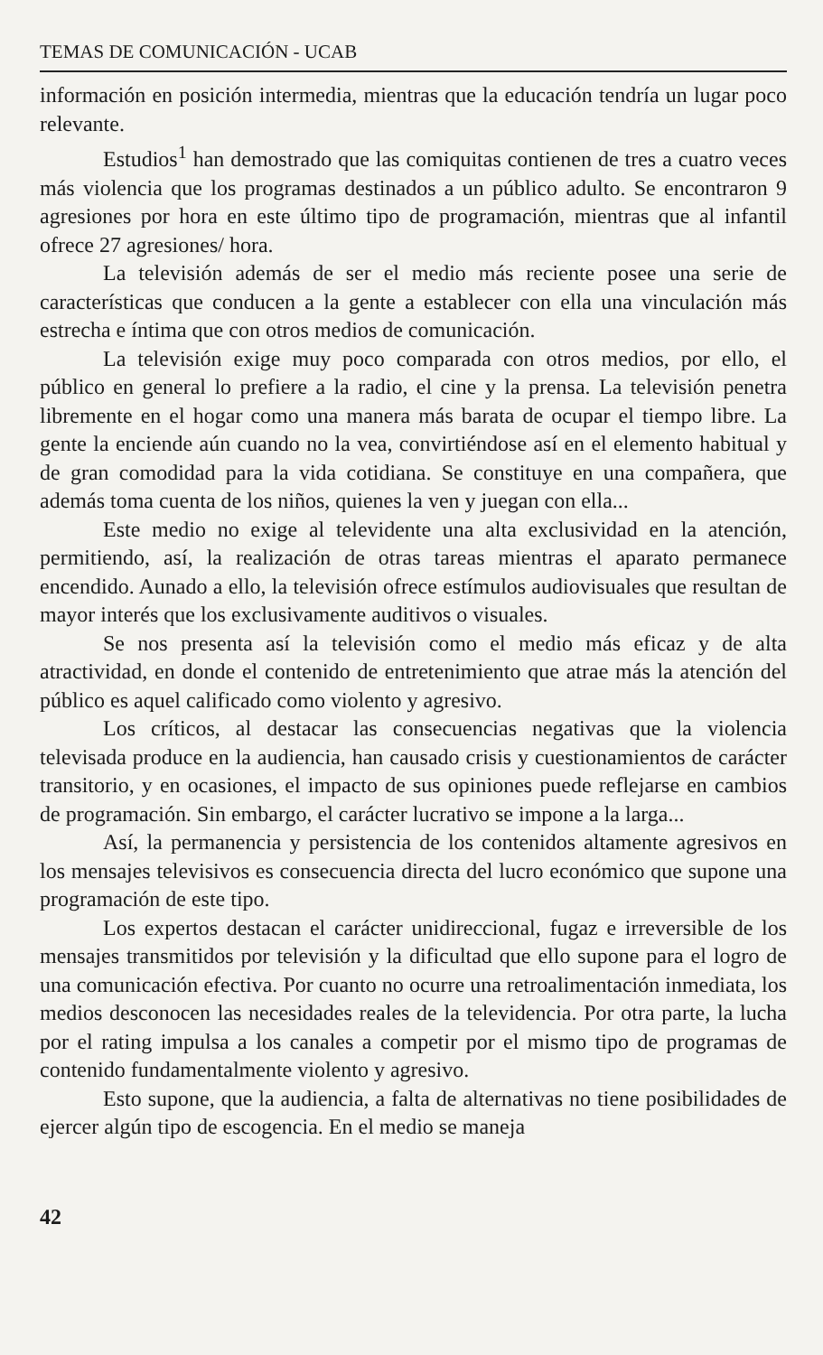TEMAS DE COMUNICACIÓN - UCAB
información en posición intermedia, mientras que la educación tendría un lugar poco relevante.
Estudios<sup>1</sup> han demostrado que las comiquitas contienen de tres a cuatro veces más violencia que los programas destinados a un público adulto. Se encontraron 9 agresiones por hora en este último tipo de programación, mientras que al infantil ofrece 27 agresiones/ hora.
La televisión además de ser el medio más reciente posee una serie de características que conducen a la gente a establecer con ella una vinculación más estrecha e íntima que con otros medios de comunicación.
La televisión exige muy poco comparada con otros medios, por ello, el público en general lo prefiere a la radio, el cine y la prensa. La televisión penetra libremente en el hogar como una manera más barata de ocupar el tiempo libre. La gente la enciende aún cuando no la vea, convirtiéndose así en el elemento habitual y de gran comodidad para la vida cotidiana. Se constituye en una compañera, que además toma cuenta de los niños, quienes la ven y juegan con ella...
Este medio no exige al televidente una alta exclusividad en la atención, permitiendo, así, la realización de otras tareas mientras el aparato permanece encendido. Aunado a ello, la televisión ofrece estímulos audiovisuales que resultan de mayor interés que los exclusivamente auditivos o visuales.
Se nos presenta así la televisión como el medio más eficaz y de alta atractividad, en donde el contenido de entretenimiento que atrae más la atención del público es aquel calificado como violento y agresivo.
Los críticos, al destacar las consecuencias negativas que la violencia televisada produce en la audiencia, han causado crisis y cuestionamientos de carácter transitorio, y en ocasiones, el impacto de sus opiniones puede reflejarse en cambios de programación. Sin embargo, el carácter lucrativo se impone a la larga...
Así, la permanencia y persistencia de los contenidos altamente agresivos en los mensajes televisivos es consecuencia directa del lucro económico que supone una programación de este tipo.
Los expertos destacan el carácter unidireccional, fugaz e irreversible de los mensajes transmitidos por televisión y la dificultad que ello supone para el logro de una comunicación efectiva. Por cuanto no ocurre una retroalimentación inmediata, los medios desconocen las necesidades reales de la televidencia. Por otra parte, la lucha por el rating impulsa a los canales a competir por el mismo tipo de programas de contenido fundamentalmente violento y agresivo.
Esto supone, que la audiencia, a falta de alternativas no tiene posibilidades de ejercer algún tipo de escogencia. En el medio se maneja
42